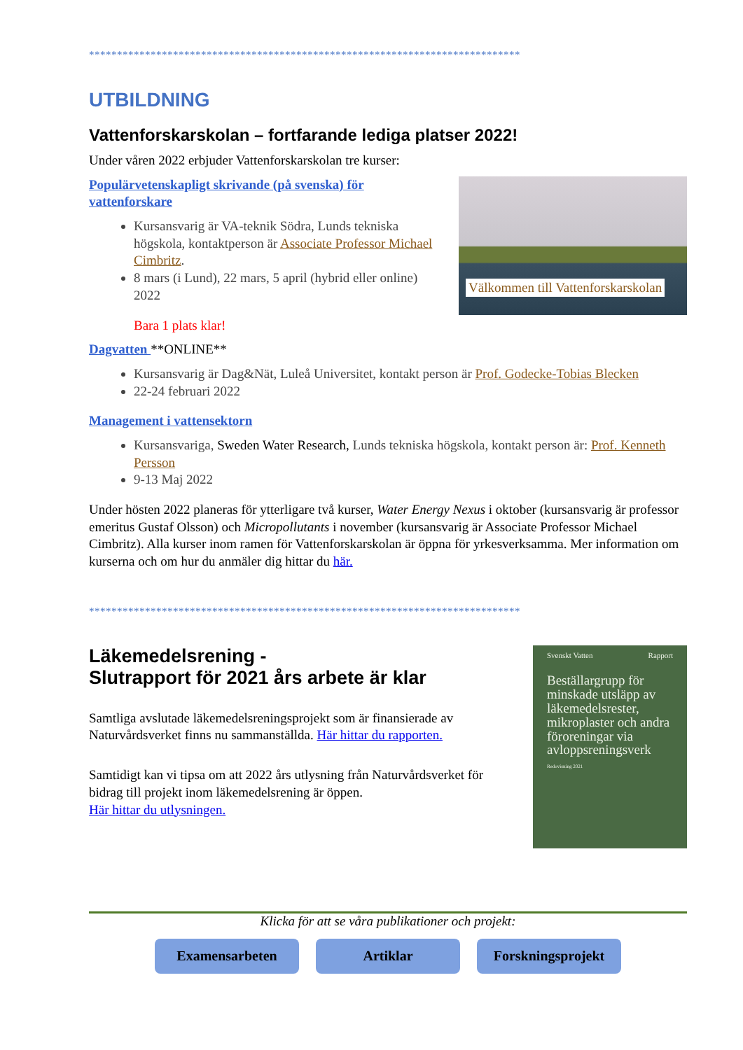*****************************************************************************
UTBILDNING
Vattenforskarskolan – fortfarande lediga platser 2022!
Under våren 2022 erbjuder Vattenforskarskolan tre kurser:
Välkommen till Vattenforskarskolan
Populärvetenskapligt skrivande (på svenska) för vattenforskare
Kursansvarig är VA-teknik Södra, Lunds tekniska högskola, kontaktperson är Associate Professor Michael Cimbritz.
8 mars (i Lund), 22 mars, 5 april (hybrid eller online) 2022
Bara 1 plats klar!
Dagvatten **ONLINE**
Kursansvarig är Dag&Nät, Luleå Universitet, kontakt person är Prof. Godecke-Tobias Blecken
22-24 februari 2022
Management i vattensektorn
Kursansvariga, Sweden Water Research, Lunds tekniska högskola, kontakt person är: Prof. Kenneth Persson
9-13 Maj 2022
Under hösten 2022 planeras för ytterligare två kurser, Water Energy Nexus i oktober (kursansvarig är professor emeritus Gustaf Olsson) och Micropollutants i november (kursansvarig är Associate Professor Michael Cimbritz). Alla kurser inom ramen för Vattenforskarskolan är öppna för yrkesverksamma. Mer information om kurserna och om hur du anmäler dig hittar du här.
*****************************************************************************
Svenskt Vatten Rapport
Beställargrupp för minskade utsläpp av läkemedelsrester, mikroplaster och andra föroreningar via avloppsreningsverk
Redovisning 2021
Läkemedelsrening -
Slutrapport för 2021 års arbete är klar
Samtliga avslutade läkemedelsreningsprojekt som är finansierade av Naturvårdsverket finns nu sammanställda. Här hittar du rapporten.
Samtidigt kan vi tipsa om att 2022 års utlysning från Naturvårdsverket för bidrag till projekt inom läkemedelsrening är öppen.
Här hittar du utlysningen.
Klicka för att se våra publikationer och projekt:
Examensarbeten Artiklar Forskningsprojekt